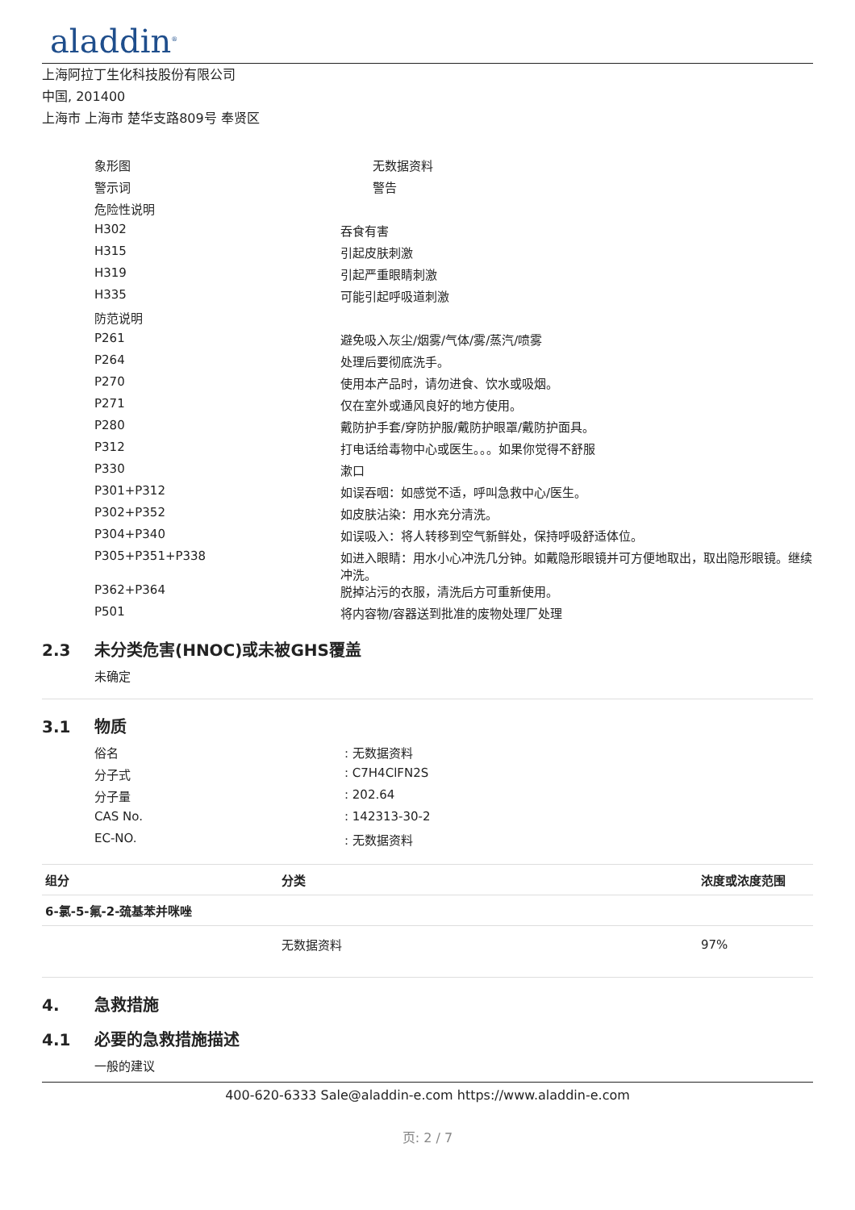aladdin<sup>®</sup>
上海阿拉丁生化科技股份有限公司
中国, 201400
上海市 上海市 楚华支路809号 奉贤区
| 象形图 | 无数据资料 |
| 警示词 | 警告 |
| 危险性说明 | |
| H302 | 吞食有害 |
| H315 | 引起皮肤刺激 |
| H319 | 引起严重眼睛刺激 |
| H335 | 可能引起呼吸道刺激 |
| 防范说明 | |
| P261 | 避免吸入灰尘/烟雾/气体/雾/蒸汽/喷雾 |
| P264 | 处理后要彻底洗手。 |
| P270 | 使用本产品时，请勿进食、饮水或吸烟。 |
| P271 | 仅在室外或通风良好的地方使用。 |
| P280 | 戴防护手套/穿防护服/戴防护眼罩/戴防护面具。 |
| P312 | 打电话给毒物中心或医生。。。如果你觉得不舒服 |
| P330 | 漱口 |
| P301+P312 | 如误吞咽：如感觉不适，呼叫急救中心/医生。 |
| P302+P352 | 如皮肤沾染：用水充分清洗。 |
| P304+P340 | 如误吸入：将人转移到空气新鲜处，保持呼吸舒适体位。 |
| P305+P351+P338 | 如进入眼睛：用水小心冲洗几分钟。如戴隐形眼镜并可方便地取出，取出隐形眼镜。继续冲洗。 |
| P362+P364 | 脱掉沾污的衣服，清洗后方可重新使用。 |
| P501 | 将内容物/容器送到批准的废物处理厂处理 |
2.3 未分类危害(HNOC)或未被GHS覆盖
未确定
3.1 物质
| 俗名 | : 无数据资料 |
| 分子式 | : C7H4ClFN2S |
| 分子量 | : 202.64 |
| CAS No. | : 142313-30-2 |
| EC-NO. | : 无数据资料 |
| 组分 | 分类 | 浓度或浓度范围 |
| --- | --- | --- |
| 6-氯-5-氟-2-巯基苯并咪唑 | | |
| | 无数据资料 | 97% |
4. 急救措施
4.1 必要的急救措施描述
一般的建议
400-620-6333 Sale@aladdin-e.com https://www.aladdin-e.com
页: 2 / 7